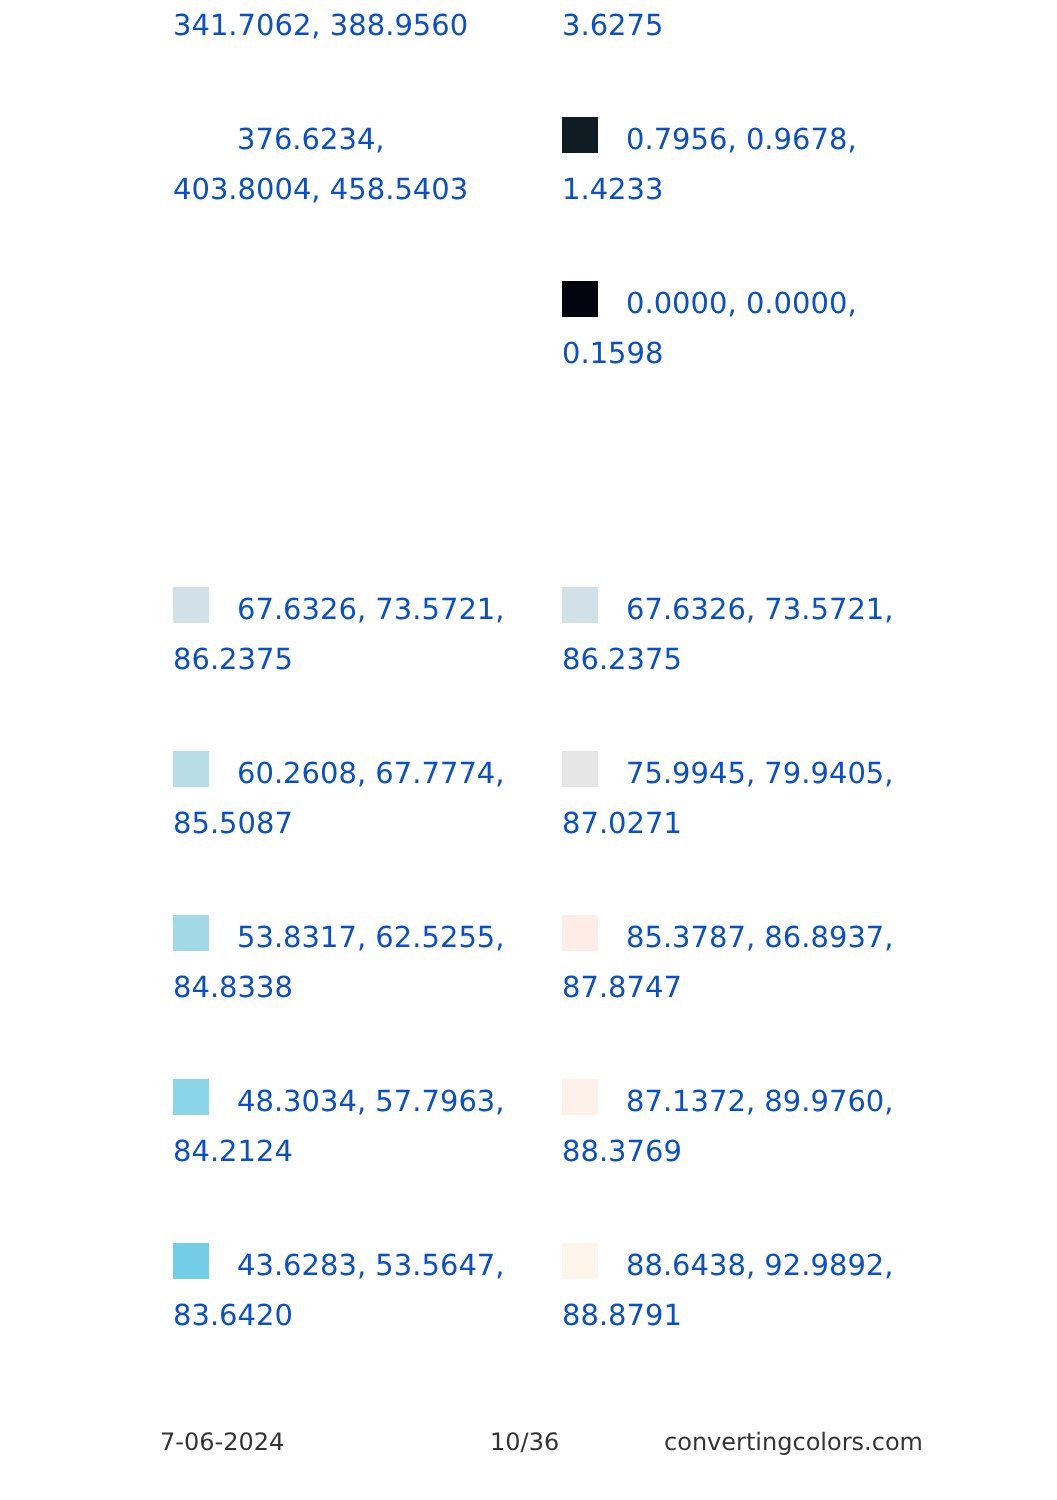341.7062, 388.9560 3.6275
376.6234, 403.8004, 458.5403
0.7956, 0.9678, 1.4233
0.0000, 0.0000, 0.1598
67.6326, 73.5721, 86.2375
67.6326, 73.5721, 86.2375
60.2608, 67.7774, 85.5087
75.9945, 79.9405, 87.0271
53.8317, 62.5255, 84.8338
85.3787, 86.8937, 87.8747
48.3034, 57.7963, 84.2124
87.1372, 89.9760, 88.3769
43.6283, 53.5647, 83.6420
88.6438, 92.9892, 88.8791
7-06-2024 10/36 convertingcolors.com